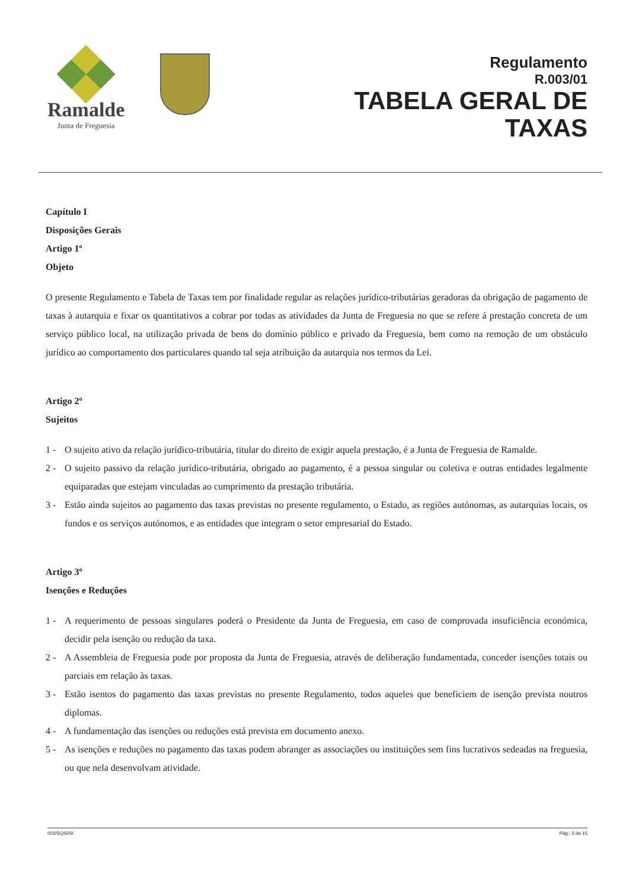Ramalde
Junta de Freguesia
Regulamento
R.003/01
TABELA GERAL DE
TAXAS
Capítulo I
Disposições Gerais
Artigo 1º
Objeto
O presente Regulamento e Tabela de Taxas tem por finalidade regular as relações jurídico-tributárias geradoras da obrigação de pagamento de taxas à autarquia e fixar os quantitativos a cobrar por todas as atividades da Junta de Freguesia no que se refere á prestação concreta de um serviço público local, na utilização privada de bens do domínio público e privado da Freguesia, bem como na remoção de um obstáculo jurídico ao comportamento dos particulares quando tal seja atribuição da autarquia nos termos da Lei.
Artigo 2º
Sujeitos
1 - O sujeito ativo da relação jurídico-tributária, titular do direito de exigir aquela prestação, é a Junta de Freguesia de Ramalde.
2 - O sujeito passivo da relação jurídico-tributária, obrigado ao pagamento, é a pessoa singular ou coletiva e outras entidades legalmente equiparadas que estejam vinculadas ao cumprimento da prestação tributária.
3 - Estão ainda sujeitos ao pagamento das taxas previstas no presente regulamento, o Estado, as regiões autónomas, as autarquias locais, os fundos e os serviços autónomos, e as entidades que integram o setor empresarial do Estado.
Artigo 3º
Isenções e Reduções
1 - A requerimento de pessoas singulares poderá o Presidente da Junta de Freguesia, em caso de comprovada insuficiência económica, decidir pela isenção ou redução da taxa.
2 - A Assembleia de Freguesia pode por proposta da Junta de Freguesia, através de deliberação fundamentada, conceder isenções totais ou parciais em relação às taxas.
3 - Estão isentos do pagamento das taxas previstas no presente Regulamento, todos aqueles que beneficiem de isenção prevista noutros diplomas.
4 - A fundamentação das isenções ou reduções está prevista em documento anexo.
5 - As isenções e reduções no pagamento das taxas podem abranger as associações ou instituições sem fins lucrativos sedeadas na freguesia, ou que nela desenvolvam atividade.
002/SQS/00 Pág.: 3 de 15